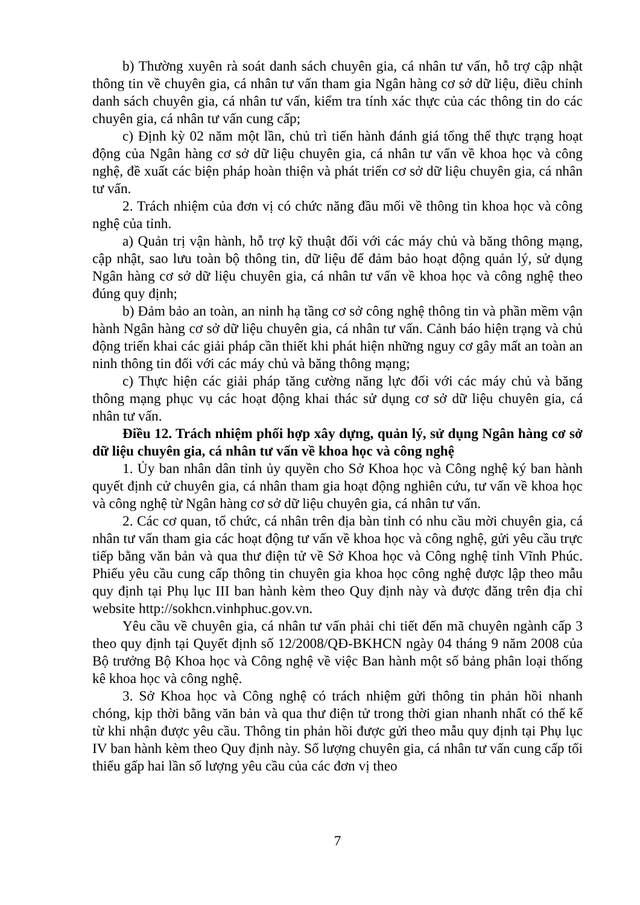b) Thường xuyên rà soát danh sách chuyên gia, cá nhân tư vấn, hỗ trợ cập nhật thông tin về chuyên gia, cá nhân tư vấn tham gia Ngân hàng cơ sở dữ liệu, điều chỉnh danh sách chuyên gia, cá nhân tư vấn, kiểm tra tính xác thực của các thông tin do các chuyên gia, cá nhân tư vấn cung cấp;
c) Định kỳ 02 năm một lần, chủ trì tiến hành đánh giá tổng thể thực trạng hoạt động của Ngân hàng cơ sở dữ liệu chuyên gia, cá nhân tư vấn về khoa học và công nghệ, đề xuất các biện pháp hoàn thiện và phát triển cơ sở dữ liệu chuyên gia, cá nhân tư vấn.
2. Trách nhiệm của đơn vị có chức năng đầu mối về thông tin khoa học và công nghệ của tỉnh.
a) Quản trị vận hành, hỗ trợ kỹ thuật đối với các máy chủ và băng thông mạng, cập nhật, sao lưu toàn bộ thông tin, dữ liệu để đảm bảo hoạt động quản lý, sử dụng Ngân hàng cơ sở dữ liệu chuyên gia, cá nhân tư vấn về khoa học và công nghệ theo đúng quy định;
b) Đảm bảo an toàn, an ninh hạ tầng cơ sở công nghệ thông tin và phần mềm vận hành Ngân hàng cơ sở dữ liệu chuyên gia, cá nhân tư vấn. Cảnh báo hiện trạng và chủ động triển khai các giải pháp cần thiết khi phát hiện những nguy cơ gây mất an toàn an ninh thông tin đối với các máy chủ và băng thông mạng;
c) Thực hiện các giải pháp tăng cường năng lực đối với các máy chủ và băng thông mạng phục vụ các hoạt động khai thác sử dụng cơ sở dữ liệu chuyên gia, cá nhân tư vấn.
Điều 12. Trách nhiệm phối hợp xây dựng, quản lý, sử dụng Ngân hàng cơ sở dữ liệu chuyên gia, cá nhân tư vấn về khoa học và công nghệ
1. Ủy ban nhân dân tỉnh ủy quyền cho Sở Khoa học và Công nghệ ký ban hành quyết định cử chuyên gia, cá nhân tham gia hoạt động nghiên cứu, tư vấn về khoa học và công nghệ từ Ngân hàng cơ sở dữ liệu chuyên gia, cá nhân tư vấn.
2. Các cơ quan, tổ chức, cá nhân trên địa bàn tỉnh có nhu cầu mời chuyên gia, cá nhân tư vấn tham gia các hoạt động tư vấn về khoa học và công nghệ, gửi yêu cầu trực tiếp bằng văn bản và qua thư điện tử về Sở Khoa học và Công nghệ tỉnh Vĩnh Phúc. Phiếu yêu cầu cung cấp thông tin chuyên gia khoa học công nghệ được lập theo mẫu quy định tại Phụ lục III ban hành kèm theo Quy định này và được đăng trên địa chỉ website http://sokhcn.vinhphuc.gov.vn.
Yêu cầu về chuyên gia, cá nhân tư vấn phải chi tiết đến mã chuyên ngành cấp 3 theo quy định tại Quyết định số 12/2008/QĐ-BKHCN ngày 04 tháng 9 năm 2008 của Bộ trưởng Bộ Khoa học và Công nghệ về việc Ban hành một số bảng phân loại thống kê khoa học và công nghệ.
3. Sở Khoa học và Công nghệ có trách nhiệm gửi thông tin phản hồi nhanh chóng, kịp thời bằng văn bản và qua thư điện tử trong thời gian nhanh nhất có thể kể từ khi nhận được yêu cầu. Thông tin phản hồi được gửi theo mẫu quy định tại Phụ lục IV ban hành kèm theo Quy định này. Số lượng chuyên gia, cá nhân tư vấn cung cấp tối thiểu gấp hai lần số lượng yêu cầu của các đơn vị theo
7